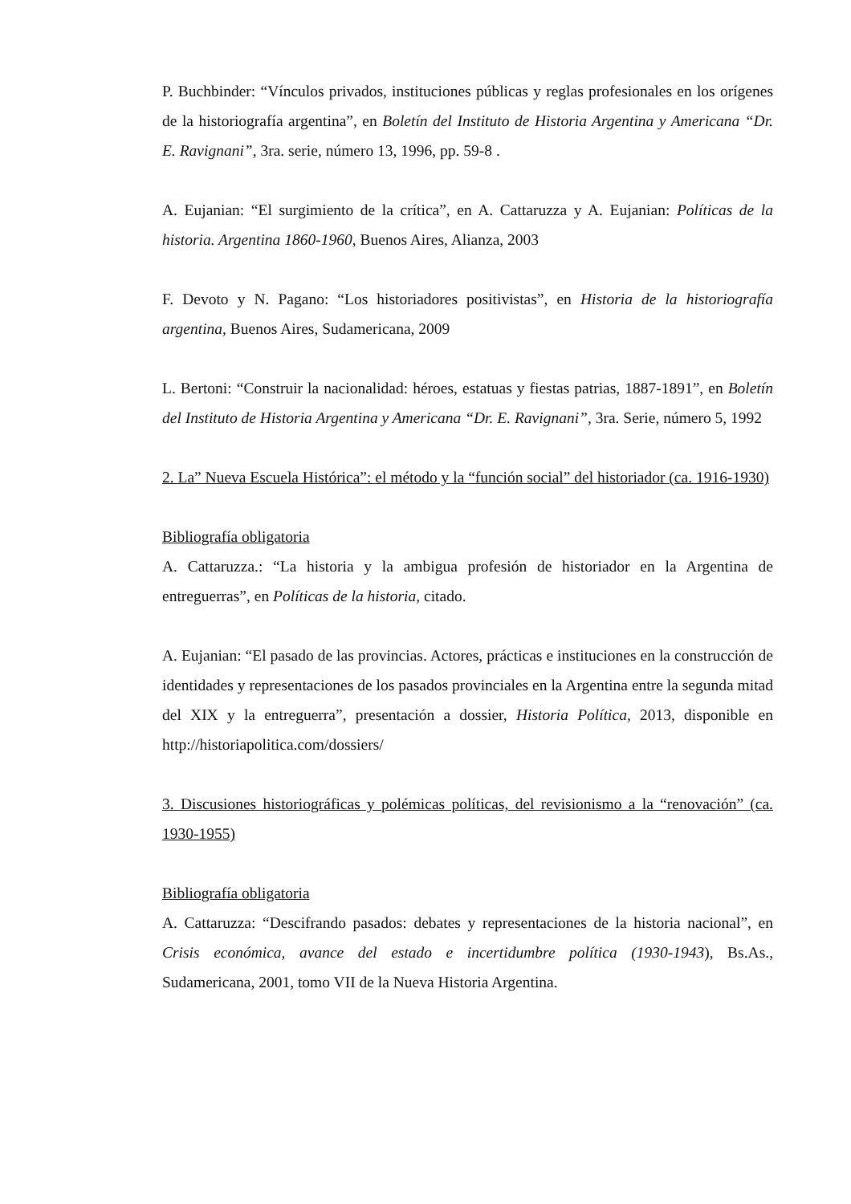P. Buchbinder: “Vínculos privados, instituciones públicas y reglas profesionales en los orígenes de la historiografía argentina”, en Boletín del Instituto de Historia Argentina y Americana “Dr. E. Ravignani”, 3ra. serie, número 13, 1996, pp. 59-8 .
A. Eujanian: “El surgimiento de la crítica”, en A. Cattaruzza y A. Eujanian: Políticas de la historia. Argentina 1860-1960, Buenos Aires, Alianza, 2003
F. Devoto y N. Pagano: “Los historiadores positivistas”, en Historia de la historiografía argentina, Buenos Aires, Sudamericana, 2009
L. Bertoni: “Construir la nacionalidad: héroes, estatuas y fiestas patrias, 1887-1891”, en Boletín del Instituto de Historia Argentina y Americana “Dr. E. Ravignani”, 3ra. Serie, número 5, 1992
2. La” Nueva Escuela Histórica”: el método y la “función social” del historiador (ca. 1916-1930)
Bibliografía obligatoria
A. Cattaruzza.: “La historia y la ambigua profesión de historiador en la Argentina de entreguerras”, en Políticas de la historia, citado.
A. Eujanian: “El pasado de las provincias. Actores, prácticas e instituciones en la construcción de identidades y representaciones de los pasados provinciales en la Argentina entre la segunda mitad del XIX y la entreguerra”, presentación a dossier, Historia Política, 2013, disponible en http://historiapolitica.com/dossiers/
3. Discusiones historiográficas y polémicas políticas, del revisionismo a la “renovación” (ca. 1930-1955)
Bibliografía obligatoria
A. Cattaruzza: “Descifrando pasados: debates y representaciones de la historia nacional”, en Crisis económica, avance del estado e incertidumbre política (1930-1943), Bs.As., Sudamericana, 2001, tomo VII de la Nueva Historia Argentina.